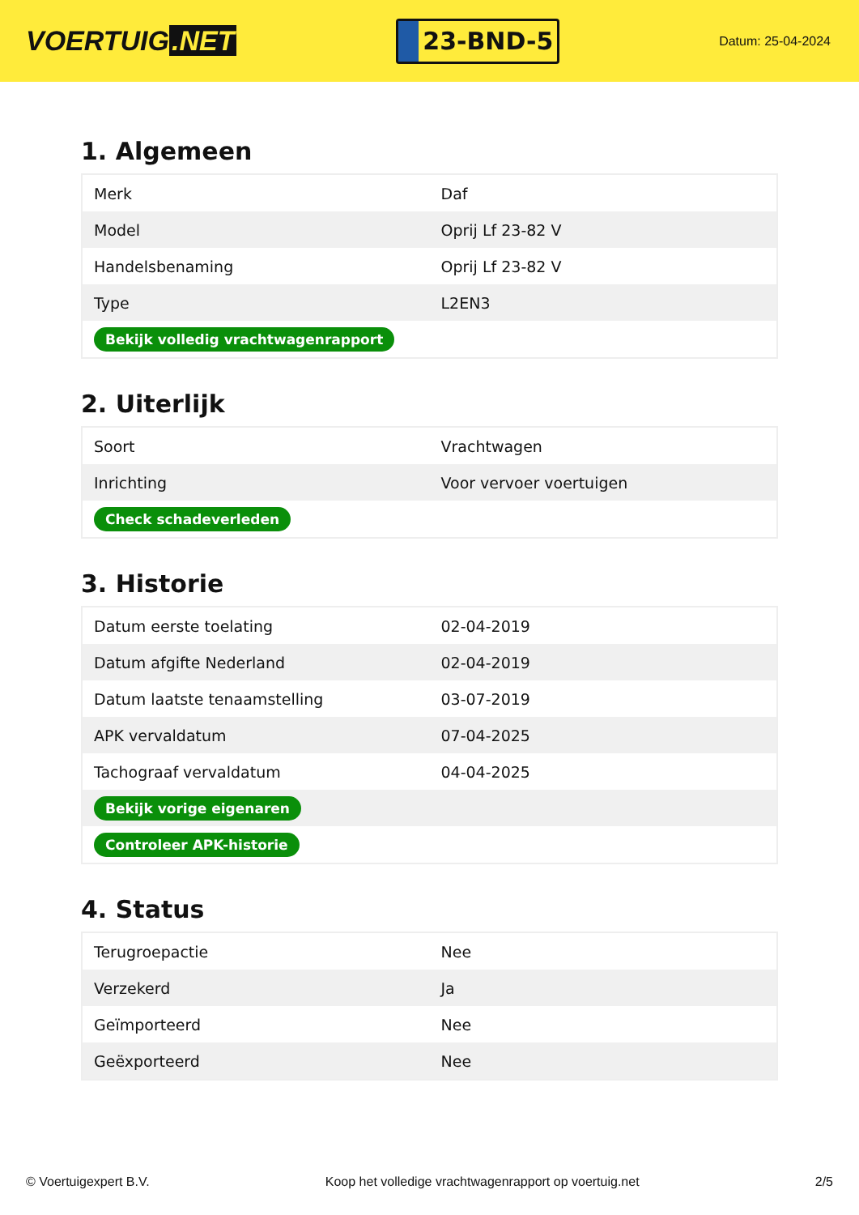VOERTUIG.NET
23-BND-5
Datum: 25-04-2024
1. Algemeen
| Merk | Daf |
| Model | Oprij Lf 23-82 V |
| Handelsbenaming | Oprij Lf 23-82 V |
| Type | L2EN3 |
| Bekijk volledig vrachtwagenrapport | |
2. Uiterlijk
| Soort | Vrachtwagen |
| Inrichting | Voor vervoer voertuigen |
| Check schadeverleden | |
3. Historie
| Datum eerste toelating | 02-04-2019 |
| Datum afgifte Nederland | 02-04-2019 |
| Datum laatste tenaamstelling | 03-07-2019 |
| APK vervaldatum | 07-04-2025 |
| Tachograaf vervaldatum | 04-04-2025 |
| Bekijk vorige eigenaren | |
| Controleer APK-historie | |
4. Status
| Terugroepactie | Nee |
| Verzekerd | Ja |
| Geïmporteerd | Nee |
| Geëxporteerd | Nee |
© Voertuigexpert B.V. Koop het volledige vrachtwagenrapport op voertuig.net 2/5